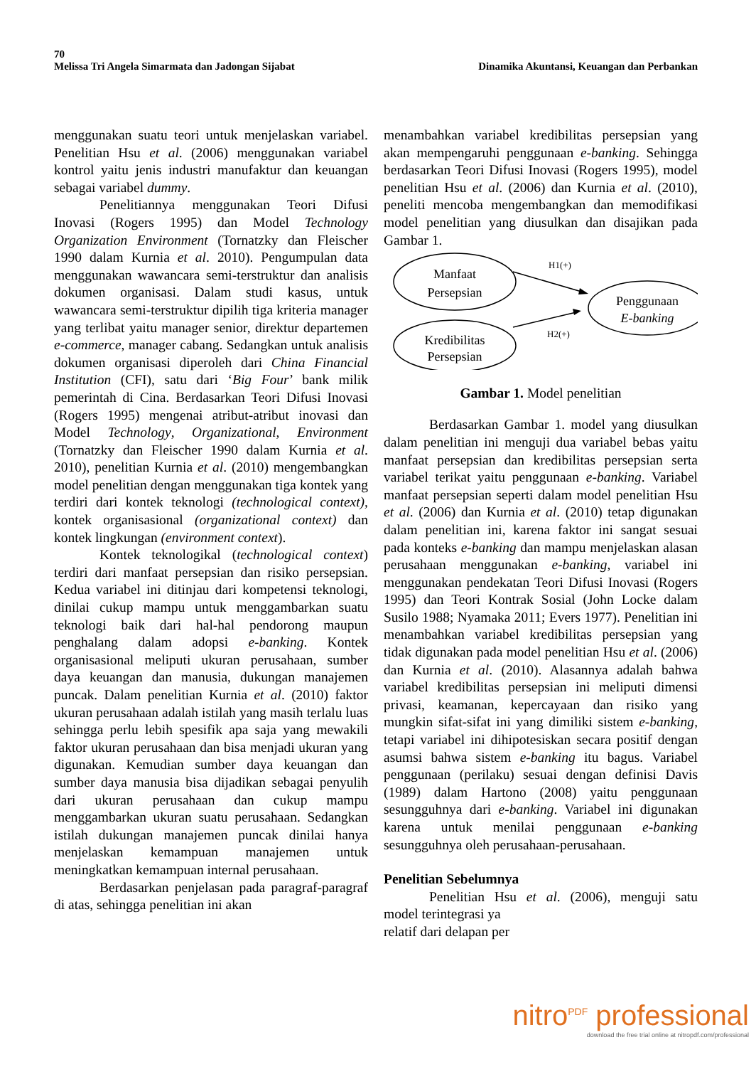70
Melissa Tri Angela Simarmata dan Jadongan Sijabat Dinamika Akuntansi, Keuangan dan Perbankan
menggunakan suatu teori untuk menjelaskan variabel. Penelitian Hsu et al. (2006) menggunakan variabel kontrol yaitu jenis industri manufaktur dan keuangan sebagai variabel dummy.
Penelitiannya menggunakan Teori Difusi Inovasi (Rogers 1995) dan Model Technology Organization Environment (Tornatzky dan Fleischer 1990 dalam Kurnia et al. 2010). Pengumpulan data menggunakan wawancara semi-terstruktur dan analisis dokumen organisasi. Dalam studi kasus, untuk wawancara semi-terstruktur dipilih tiga kriteria manager yang terlibat yaitu manager senior, direktur departemen e-commerce, manager cabang. Sedangkan untuk analisis dokumen organisasi diperoleh dari China Financial Institution (CFI), satu dari ‘Big Four’ bank milik pemerintah di Cina. Berdasarkan Teori Difusi Inovasi (Rogers 1995) mengenai atribut-atribut inovasi dan Model Technology, Organizational, Environment (Tornatzky dan Fleischer 1990 dalam Kurnia et al. 2010), penelitian Kurnia et al. (2010) mengembangkan model penelitian dengan menggunakan tiga kontek yang terdiri dari kontek teknologi (technological context), kontek organisasional (organizational context) dan kontek lingkungan (environment context).
Kontek teknologikal (technological context) terdiri dari manfaat persepsian dan risiko persepsian. Kedua variabel ini ditinjau dari kompetensi teknologi, dinilai cukup mampu untuk menggambarkan suatu teknologi baik dari hal-hal pendorong maupun penghalang dalam adopsi e-banking. Kontek organisasional meliputi ukuran perusahaan, sumber daya keuangan dan manusia, dukungan manajemen puncak. Dalam penelitian Kurnia et al. (2010) faktor ukuran perusahaan adalah istilah yang masih terlalu luas sehingga perlu lebih spesifik apa saja yang mewakili faktor ukuran perusahaan dan bisa menjadi ukuran yang digunakan. Kemudian sumber daya keuangan dan sumber daya manusia bisa dijadikan sebagai penyulih dari ukuran perusahaan dan cukup mampu menggambarkan ukuran suatu perusahaan. Sedangkan istilah dukungan manajemen puncak dinilai hanya menjelaskan kemampuan manajemen untuk meningkatkan kemampuan internal perusahaan.
Berdasarkan penjelasan pada paragraf-paragraf di atas, sehingga penelitian ini akan
menambahkan variabel kredibilitas persepsian yang akan mempengaruhi penggunaan e-banking. Sehingga berdasarkan Teori Difusi Inovasi (Rogers 1995), model penelitian Hsu et al. (2006) dan Kurnia et al. (2010), peneliti mencoba mengembangkan dan memodifikasi model penelitian yang diusulkan dan disajikan pada Gambar 1.
Manfaat
Persepsian
Kredibilitas
Persepsian
Penggunaan
E-banking
H1(+)
H2(+)
Gambar 1. Model penelitian
Berdasarkan Gambar 1. model yang diusulkan dalam penelitian ini menguji dua variabel bebas yaitu manfaat persepsian dan kredibilitas persepsian serta variabel terikat yaitu penggunaan e-banking. Variabel manfaat persepsian seperti dalam model penelitian Hsu et al. (2006) dan Kurnia et al. (2010) tetap digunakan dalam penelitian ini, karena faktor ini sangat sesuai pada konteks e-banking dan mampu menjelaskan alasan perusahaan menggunakan e-banking, variabel ini menggunakan pendekatan Teori Difusi Inovasi (Rogers 1995) dan Teori Kontrak Sosial (John Locke dalam Susilo 1988; Nyamaka 2011; Evers 1977). Penelitian ini menambahkan variabel kredibilitas persepsian yang tidak digunakan pada model penelitian Hsu et al. (2006) dan Kurnia et al. (2010). Alasannya adalah bahwa variabel kredibilitas persepsian ini meliputi dimensi privasi, keamanan, kepercayaan dan risiko yang mungkin sifat-sifat ini yang dimiliki sistem e-banking, tetapi variabel ini dihipotesiskan secara positif dengan asumsi bahwa sistem e-banking itu bagus. Variabel penggunaan (perilaku) sesuai dengan definisi Davis (1989) dalam Hartono (2008) yaitu penggunaan sesungguhnya dari e-banking. Variabel ini digunakan karena untuk menilai penggunaan e-banking sesungguhnya oleh perusahaan-perusahaan.
Penelitian Sebelumnya
Penelitian Hsu et al. (2006), menguji satu model terintegrasi ya
relatif dari delapan per
nitro<sup>PDF</sup> professional
download the free trial online at nitropdf.com/professional